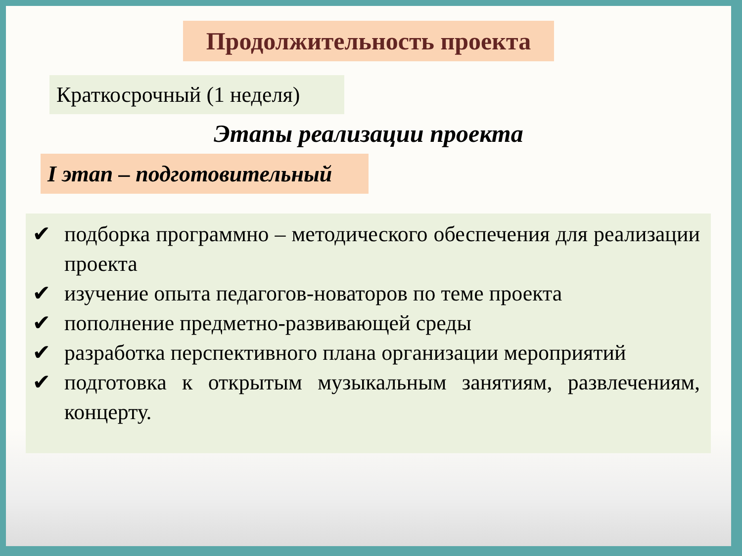Продолжительность проекта
Краткосрочный (1 неделя)
Этапы реализации проекта
I этап – подготовительный
✔ подборка программно – методического обеспечения для реализации проекта
✔ изучение опыта педагогов-новаторов по теме проекта
✔ пополнение предметно-развивающей среды
✔ разработка перспективного плана организации мероприятий
✔ подготовка к открытым музыкальным занятиям, развлечениям, концерту.